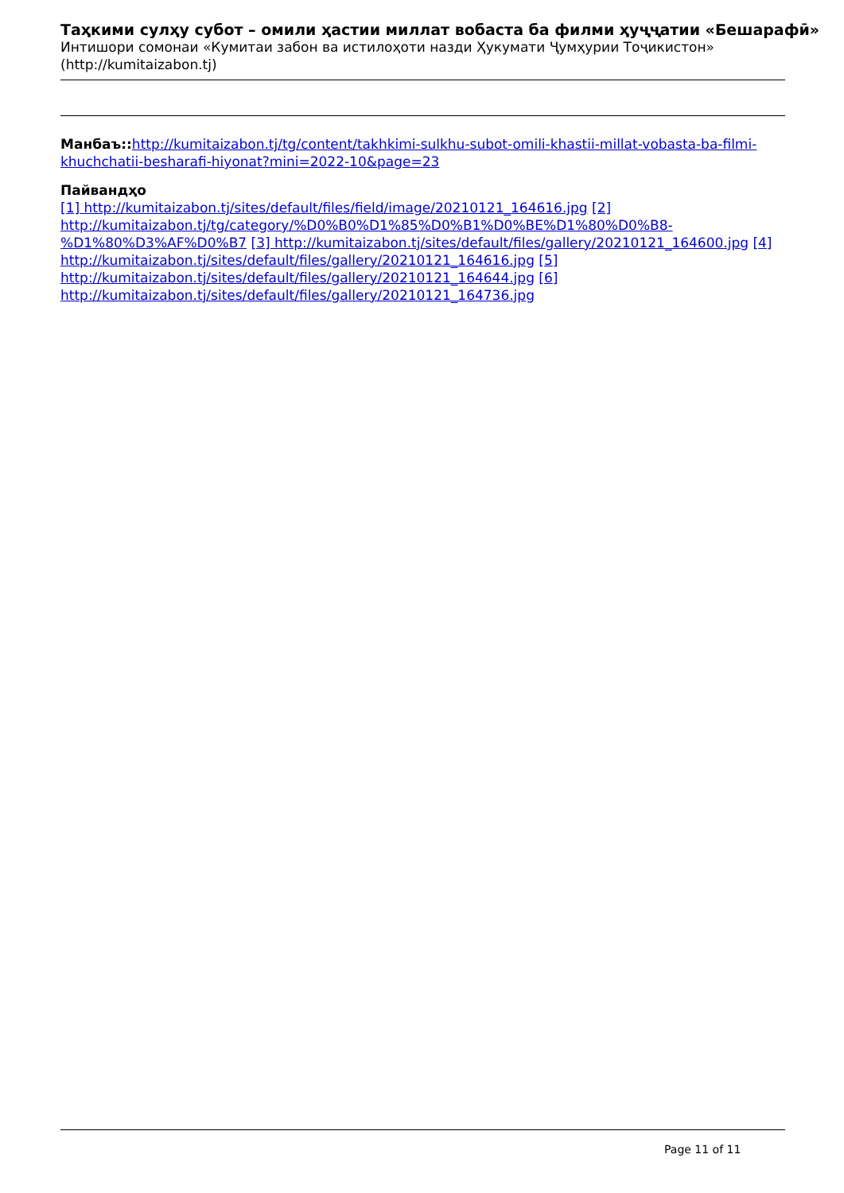Таҳкими сулҳу субот – омили ҳастии миллат вобаста ба филми ҳуҷҷатии «Бешарафӣ»
Интишори сомонаи «Кумитаи забон ва истилоҳоти назди Ҳукумати Ҷумҳурии Тоҷикистон»
(http://kumitaizabon.tj)
Манбаъ:: http://kumitaizabon.tj/tg/content/takhkimi-sulkhu-subot-omili-khastii-millat-vobasta-ba-filmi-khuchchatii-besharafi-hiyonat?mini=2022-10&page=23
Пайвандҳо
[1] http://kumitaizabon.tj/sites/default/files/field/image/20210121_164616.jpg [2] http://kumitaizabon.tj/tg/category/%D0%B0%D1%85%D0%B1%D0%BE%D1%80%D0%B8-%D1%80%D3%AF%D0%B7 [3] http://kumitaizabon.tj/sites/default/files/gallery/20210121_164600.jpg [4] http://kumitaizabon.tj/sites/default/files/gallery/20210121_164616.jpg [5] http://kumitaizabon.tj/sites/default/files/gallery/20210121_164644.jpg [6] http://kumitaizabon.tj/sites/default/files/gallery/20210121_164736.jpg
Page 11 of 11